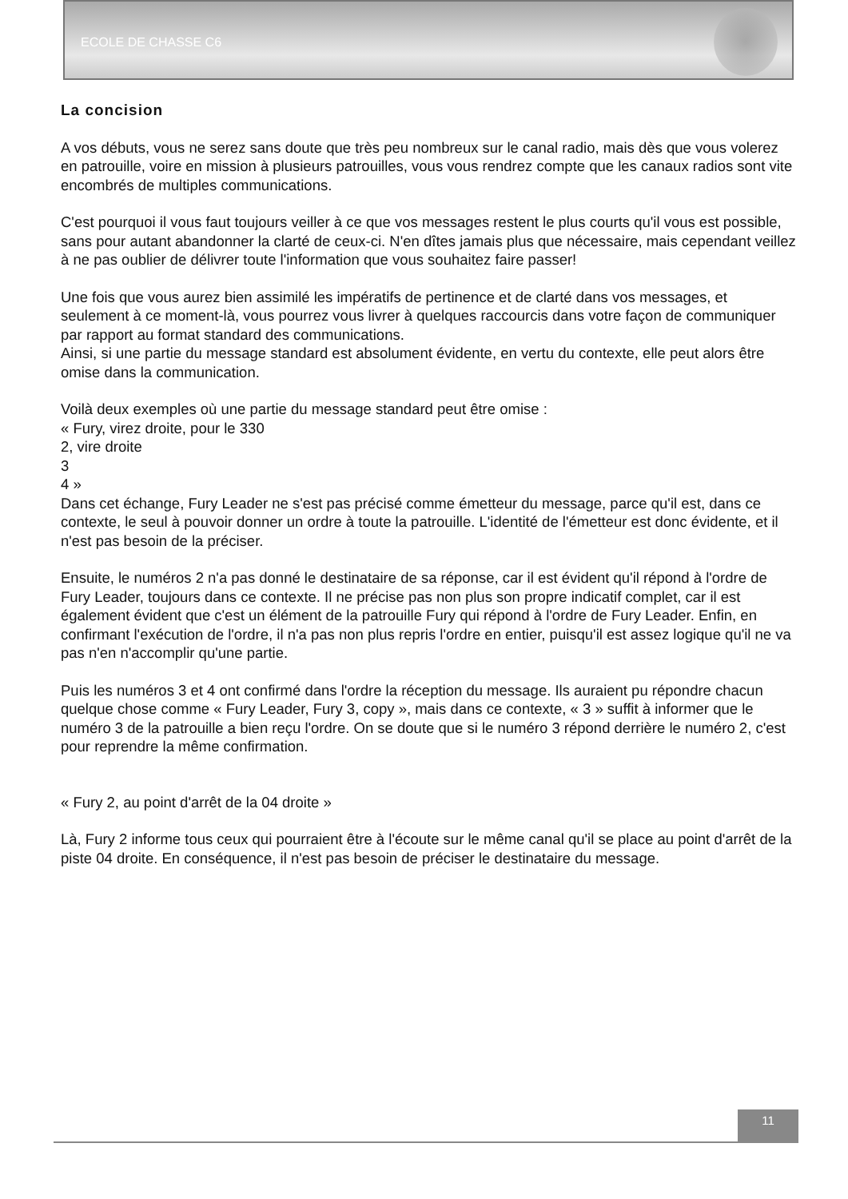ECOLE DE CHASSE C6
La concision
A vos débuts, vous ne serez sans doute que très peu nombreux sur le canal radio, mais dès que vous volerez en patrouille, voire en mission à plusieurs patrouilles, vous vous rendrez compte que les canaux radios sont vite encombrés de multiples communications.
C'est pourquoi il vous faut toujours veiller à ce que vos messages restent le plus courts qu'il vous est possible, sans pour autant abandonner la clarté de ceux-ci. N'en dîtes jamais plus que nécessaire, mais cependant veillez à ne pas oublier de délivrer toute l'information que vous souhaitez faire passer!
Une fois que vous aurez bien assimilé les impératifs de pertinence et de clarté dans vos messages, et seulement à ce moment-là, vous pourrez vous livrer à quelques raccourcis dans votre façon de communiquer par rapport au format standard des communications.
Ainsi, si une partie du message standard est absolument évidente, en vertu du contexte, elle peut alors être omise dans la communication.
Voilà deux exemples où une partie du message standard peut être omise :
« Fury, virez droite, pour le 330
2, vire droite
3
4 »
Dans cet échange, Fury Leader ne s'est pas précisé comme émetteur du message, parce qu'il est, dans ce contexte, le seul à pouvoir donner un ordre à toute la patrouille. L'identité de l'émetteur est donc évidente, et il n'est pas besoin de la préciser.
Ensuite, le numéros 2 n'a pas donné le destinataire de sa réponse, car il est évident qu'il répond à l'ordre de Fury Leader, toujours dans ce contexte. Il ne précise pas non plus son propre indicatif complet, car il est également évident que c'est un élément de la patrouille Fury qui répond à l'ordre de Fury Leader. Enfin, en confirmant l'exécution de l'ordre, il n'a pas non plus repris l'ordre en entier, puisqu'il est assez logique qu'il ne va pas n'en n'accomplir qu'une partie.
Puis les numéros 3 et 4 ont confirmé dans l'ordre la réception du message. Ils auraient pu répondre chacun quelque chose comme « Fury Leader, Fury 3, copy », mais dans ce contexte, « 3 » suffit à informer que le numéro 3 de la patrouille a bien reçu l'ordre. On se doute que si le numéro 3 répond derrière le numéro 2, c'est pour reprendre la même confirmation.
« Fury 2, au point d'arrêt de la 04 droite »
Là, Fury 2 informe tous ceux qui pourraient être à l'écoute sur le même canal qu'il se place au point d'arrêt de la piste 04 droite. En conséquence, il n'est pas besoin de préciser le destinataire du message.
11